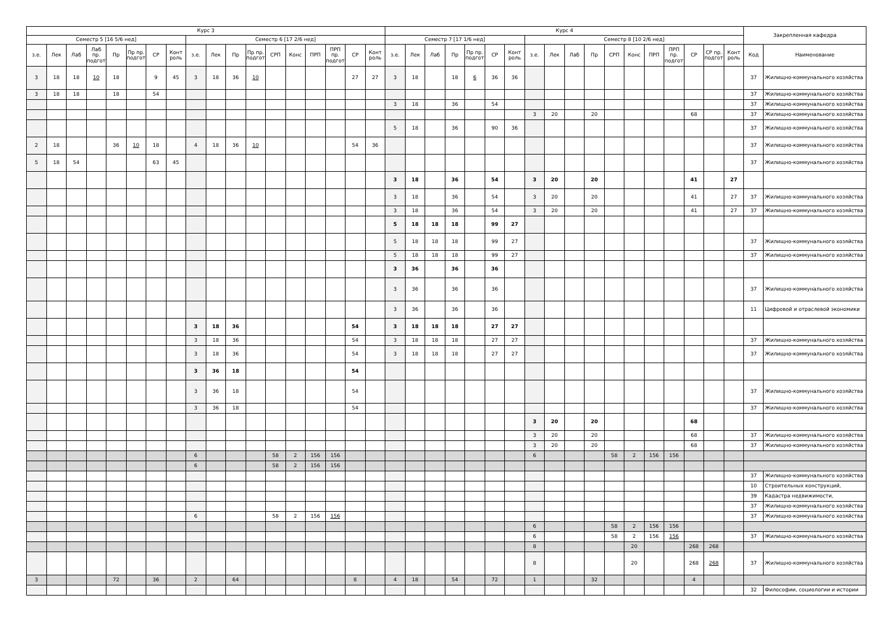| Курс 3 | | | | | | | | | | | | | | | | | | Курс 4 | | | | | | | | | | | | | | | | | | Закрепленная кафедра | |
| --- | --- | --- | --- | --- | --- | --- | --- | --- | --- | --- | --- | --- | --- | --- | --- | --- | --- | --- | --- | --- | --- | --- | --- | --- | --- | --- | --- | --- | --- | --- | --- | --- | --- | --- | --- | --- | --- |
| Семестр 5 [16 5/6 нед] | | | | | | | | Семестр 6 [17 2/6 нед] | | | | | | | | | | Семестр 7 [17 1/6 нед] | | | | | | | Семестр 8 [10 2/6 нед] | | | | | | | | | | | | |
| з.е. | Лек | Лаб | Лаб пр. подгот | Пр | Пр пр. подгот | СР | Конт роль | з.е. | Лек | Пр | Пр пр. подгот | СРП | Конс | ПРП | ПРП пр. подгот | СР | Конт роль | з.е. | Лек | Лаб | Пр | Пр пр. подгот | СР | Конт роль | з.е. | Лек | Лаб | Пр | СРП | Конс | ПРП | ПРП пр. подгот | СР | СР пр. подгот | Конт роль | Код | Наименование |
| 3 | 18 | 18 | 10 | 18 | | 9 | 45 | 3 | 18 | 36 | 10 | | | | | 27 | 27 | 3 | 18 | | 18 | 6 | 36 | 36 | | | | | | | | | | | | 37 | Жилищно-коммунального хозяйства |
| 3 | 18 | 18 | | 18 | | 54 | | | | | | | | | | | | | | | | | | | | | | | | | | | | | | 37 | Жилищно-коммунального хозяйства |
| | | | | | | | | | | | | | | | | | | 3 | 18 | | 36 | | 54 | | | | | | | | | | | | | 37 | Жилищно-коммунального хозяйства |
| | | | | | | | | | | | | | | | | | | | | | | | | | 3 | 20 | | 20 | | | | | 68 | | | 37 | Жилищно-коммунального хозяйства |
| | | | | | | | | | | | | | | | | | | 5 | 18 | | 36 | | 90 | 36 | | | | | | | | | | | | 37 | Жилищно-коммунального хозяйства |
| 2 | 18 | | | 36 | 10 | 18 | | 4 | 18 | 36 | 10 | | | | | 54 | 36 | | | | | | | | | | | | | | | | | | | 37 | Жилищно-коммунального хозяйства |
| 5 | 18 | 54 | | | | 63 | 45 | | | | | | | | | | | | | | | | | | | | | | | | | | | | | 37 | Жилищно-коммунального хозяйства |
| | | | | | | | | | | | | | | | | | | 3 | 18 | | 36 | | 54 | | 3 | 20 | | 20 | | | | | 41 | | 27 | | |
| | | | | | | | | | | | | | | | | | | 3 | 18 | | 36 | | 54 | | 3 | 20 | | 20 | | | | | 41 | | 27 | 37 | Жилищно-коммунального хозяйства |
| | | | | | | | | | | | | | | | | | | 3 | 18 | | 36 | | 54 | | 3 | 20 | | 20 | | | | | 41 | | 27 | 37 | Жилищно-коммунального хозяйства |
| | | | | | | | | | | | | | | | | | | 5 | 18 | 18 | 18 | | 99 | 27 | | | | | | | | | | | | | |
| | | | | | | | | | | | | | | | | | | 5 | 18 | 18 | 18 | | 99 | 27 | | | | | | | | | | | | 37 | Жилищно-коммунального хозяйства |
| | | | | | | | | | | | | | | | | | | 5 | 18 | 18 | 18 | | 99 | 27 | | | | | | | | | | | | 37 | Жилищно-коммунального хозяйства |
| | | | | | | | | | | | | | | | | | | 3 | 36 | | 36 | | 36 | | | | | | | | | | | | | | |
| | | | | | | | | | | | | | | | | | | 3 | 36 | | 36 | | 36 | | | | | | | | | | | | | 37 | Жилищно-коммунального хозяйства |
| | | | | | | | | | | | | | | | | | | 3 | 36 | | 36 | | 36 | | | | | | | | | | | | | 11 | Цифровой и отраслевой экономики |
| | | | | | | | | 3 | 18 | 36 | | | | | | 54 | | 3 | 18 | 18 | 18 | | 27 | 27 | | | | | | | | | | | | | |
| | | | | | | | | 3 | 18 | 36 | | | | | | 54 | | 3 | 18 | 18 | 18 | | 27 | 27 | | | | | | | | | | | | 37 | Жилищно-коммунального хозяйства |
| | | | | | | | | 3 | 18 | 36 | | | | | | 54 | | 3 | 18 | 18 | 18 | | 27 | 27 | | | | | | | | | | | | 37 | Жилищно-коммунального хозяйства |
| | | | | | | | | 3 | 36 | 18 | | | | | | 54 | | | | | | | | | | | | | | | | | | | | | |
| | | | | | | | | 3 | 36 | 18 | | | | | | 54 | | | | | | | | | | | | | | | | | | | | 37 | Жилищно-коммунального хозяйства |
| | | | | | | | | 3 | 36 | 18 | | | | | | 54 | | | | | | | | | | | | | | | | | | | | 37 | Жилищно-коммунального хозяйства |
| | | | | | | | | | | | | | | | | | | | | | | | | | 3 | 20 | | 20 | | | | | 68 | | | | |
| | | | | | | | | | | | | | | | | | | | | | | | | | 3 | 20 | | 20 | | | | | 68 | | | 37 | Жилищно-коммунального хозяйства |
| | | | | | | | | | | | | | | | | | | | | | | | | | 3 | 20 | | 20 | | | | | 68 | | | 37 | Жилищно-коммунального хозяйства |
| | | | | | | | | 6 | | | | 58 | 2 | 156 | 156 | | | | | | | | | | 6 | | | | 58 | 2 | 156 | 156 | | | | | |
| | | | | | | | | 6 | | | | 58 | 2 | 156 | 156 | | | | | | | | | | | | | | | | | | | | | | |
| | | | | | | | | | | | | | | | | | | | | | | | | | | | | | | | | | | | | 37 | Жилищно-коммунального хозяйства |
| | | | | | | | | | | | | | | | | | | | | | | | | | | | | | | | | | | | | 10 | Строительных конструкций, |
| | | | | | | | | | | | | | | | | | | | | | | | | | | | | | | | | | | | | 39 | Кадастра недвижимости, |
| | | | | | | | | | | | | | | | | | | | | | | | | | | | | | | | | | | | | 37 | Жилищно-коммунального хозяйства |
| | | | | | | | | 6 | | | | 58 | 2 | 156 | 156 | | | | | | | | | | | | | | | | | | | | | 37 | Жилищно-коммунального хозяйства |
| | | | | | | | | | | | | | | | | | | | | | | | | | 6 | | | | 58 | 2 | 156 | 156 | | | | | |
| | | | | | | | | | | | | | | | | | | | | | | | | | 6 | | | | 58 | 2 | 156 | 156 | | | | 37 | Жилищно-коммунального хозяйства |
| | | | | | | | | | | | | | | | | | | | | | | | | | 8 | | | | | 20 | | | 268 | 268 | | | |
| | | | | | | | | | | | | | | | | | | | | | | | | | 8 | | | | | 20 | | | 268 | 268 | | 37 | Жилищно-коммунального хозяйства |
| 3 | | | | 72 | | 36 | | 2 | | 64 | | | | | | 8 | | 4 | 18 | | 54 | | 72 | | 1 | | | 32 | | | | | 4 | | | | |
| | | | | | | | | | | | | | | | | | | | | | | | | | | | | | | | | | | | | 32 | Философии, социологии и истории |